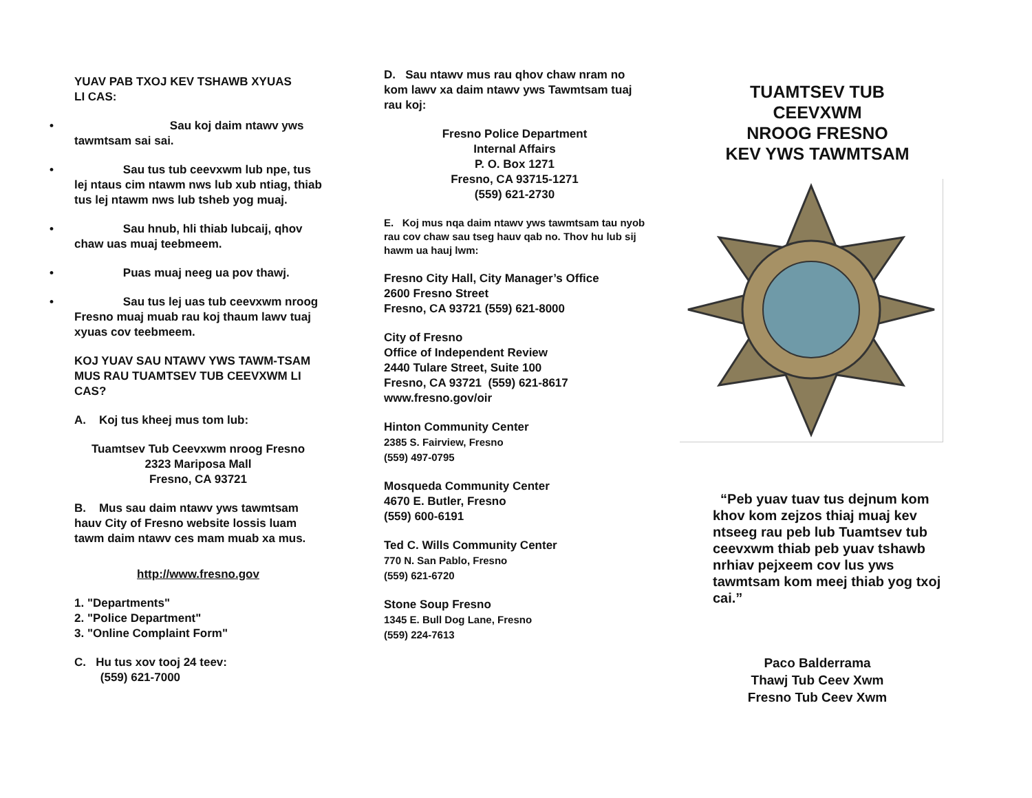YUAV PAB TXOJ KEV TSHAWB XYUAS
LI CAS:
• Sau koj daim ntawv yws tawmtsam sai sai.
• Sau tus tub ceevxwm lub npe, tus lej ntaus cim ntawm nws lub xub ntiag, thiab tus lej ntawm nws lub tsheb yog muaj.
• Sau hnub, hli thiab lubcaij, qhov chaw uas muaj teebmeem.
• Puas muaj neeg ua pov thawj.
• Sau tus lej uas tub ceevxwm nroog Fresno muaj muab rau koj thaum lawv tuaj xyuas cov teebmeem.
KOJ YUAV SAU NTAWV YWS TAWM-TSAM MUS RAU TUAMTSEV TUB CEEVXWM LI CAS?
A. Koj tus kheej mus tom lub:
Tuamtsev Tub Ceevxwm nroog Fresno
2323 Mariposa Mall
Fresno, CA 93721
B. Mus sau daim ntawv yws tawmtsam hauv City of Fresno website lossis luam tawm daim ntawv ces mam muab xa mus.
http://www.fresno.gov
1. "Departments"
2. "Police Department"
3. "Online Complaint Form"
C. Hu tus xov tooj 24 teev:
(559) 621-7000
D. Sau ntawv mus rau qhov chaw nram no kom lawv xa daim ntawv yws Tawmtsam tuaj rau koj:
Fresno Police Department
Internal Affairs
P. O. Box 1271
Fresno, CA 93715-1271
(559) 621-2730
E. Koj mus nqa daim ntawv yws tawmtsam tau nyob rau cov chaw sau tseg hauv qab no. Thov hu lub sij hawm ua hauj lwm:
Fresno City Hall, City Manager’s Office
2600 Fresno Street
Fresno, CA 93721 (559) 621-8000
City of Fresno
Office of Independent Review
2440 Tulare Street, Suite 100
Fresno, CA 93721 (559) 621-8617
www.fresno.gov/oir
Hinton Community Center
2385 S. Fairview, Fresno
(559) 497-0795
Mosqueda Community Center
4670 E. Butler, Fresno
(559) 600-6191
Ted C. Wills Community Center
770 N. San Pablo, Fresno
(559) 621-6720
Stone Soup Fresno
1345 E. Bull Dog Lane, Fresno
(559) 224-7613
TUAMTSEV TUB
CEEVXWM
NROOG FRESNO
KEV YWS TAWMTSAM
“Peb yuav tuav tus dejnum kom khov kom zejzos thiaj muaj kev ntseeg rau peb lub Tuamtsev tub ceevxwm thiab peb yuav tshawb nrhiav pejxeem cov lus yws tawmtsam kom meej thiab yog txoj cai.”
Paco Balderrama
Thawj Tub Ceev Xwm
Fresno Tub Ceev Xwm